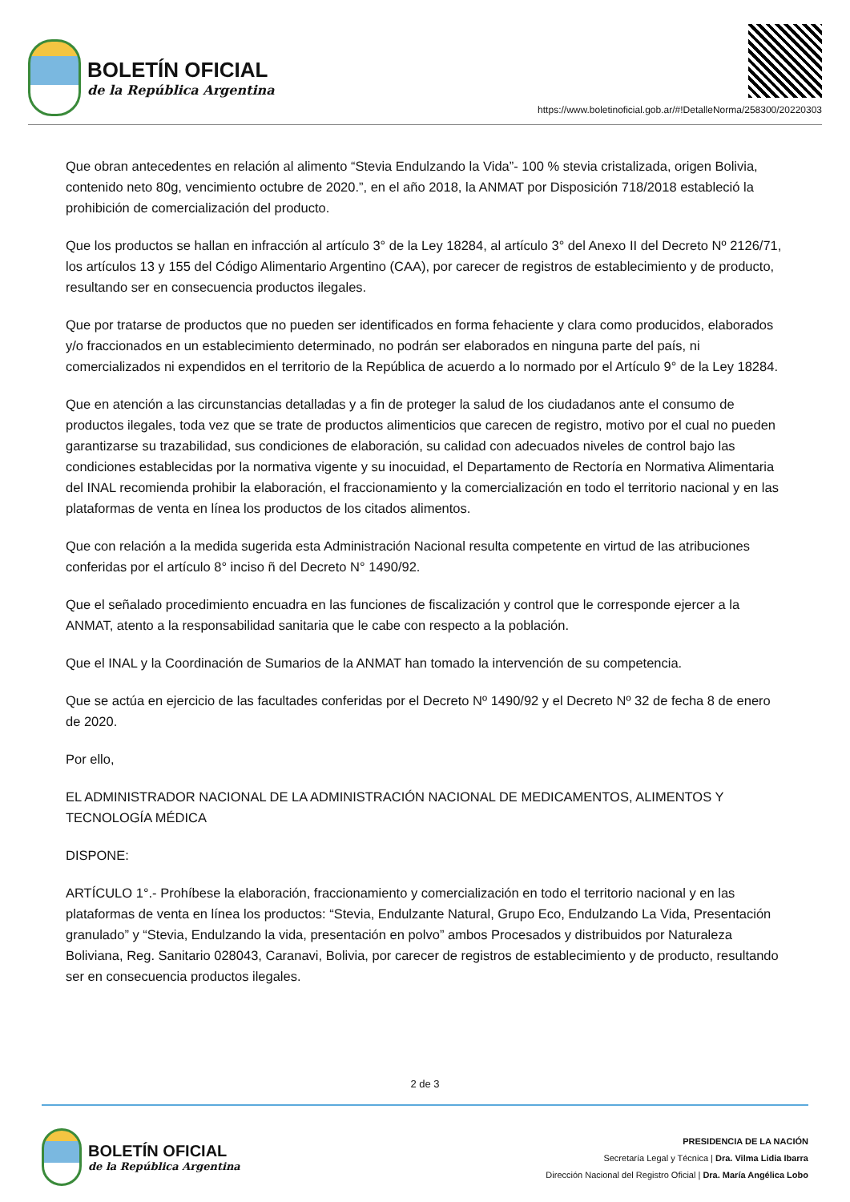BOLETÍN OFICIAL
de la República Argentina
https://www.boletinoficial.gob.ar/#!DetalleNorma/258300/20220303
Que obran antecedentes en relación al alimento “Stevia Endulzando la Vida”- 100 % stevia cristalizada, origen Bolivia, contenido neto 80g, vencimiento octubre de 2020.”, en el año 2018, la ANMAT por Disposición 718/2018 estableció la prohibición de comercialización del producto.
Que los productos se hallan en infracción al artículo 3° de la Ley 18284, al artículo 3° del Anexo II del Decreto Nº 2126/71, los artículos 13 y 155 del Código Alimentario Argentino (CAA), por carecer de registros de establecimiento y de producto, resultando ser en consecuencia productos ilegales.
Que por tratarse de productos que no pueden ser identificados en forma fehaciente y clara como producidos, elaborados y/o fraccionados en un establecimiento determinado, no podrán ser elaborados en ninguna parte del país, ni comercializados ni expendidos en el territorio de la República de acuerdo a lo normado por el Artículo 9° de la Ley 18284.
Que en atención a las circunstancias detalladas y a fin de proteger la salud de los ciudadanos ante el consumo de productos ilegales, toda vez que se trate de productos alimenticios que carecen de registro, motivo por el cual no pueden garantizarse su trazabilidad, sus condiciones de elaboración, su calidad con adecuados niveles de control bajo las condiciones establecidas por la normativa vigente y su inocuidad, el Departamento de Rectoría en Normativa Alimentaria del INAL recomienda prohibir la elaboración, el fraccionamiento y la comercialización en todo el territorio nacional y en las plataformas de venta en línea los productos de los citados alimentos.
Que con relación a la medida sugerida esta Administración Nacional resulta competente en virtud de las atribuciones conferidas por el artículo 8° inciso ñ del Decreto N° 1490/92.
Que el señalado procedimiento encuadra en las funciones de fiscalización y control que le corresponde ejercer a la ANMAT, atento a la responsabilidad sanitaria que le cabe con respecto a la población.
Que el INAL y la Coordinación de Sumarios de la ANMAT han tomado la intervención de su competencia.
Que se actúa en ejercicio de las facultades conferidas por el Decreto Nº 1490/92 y el Decreto Nº 32 de fecha 8 de enero de 2020.
Por ello,
EL ADMINISTRADOR NACIONAL DE LA ADMINISTRACIÓN NACIONAL DE MEDICAMENTOS, ALIMENTOS Y TECNOLOGÍA MÉDICA
DISPONE:
ARTÍCULO 1°.- Prohíbese la elaboración, fraccionamiento y comercialización en todo el territorio nacional y en las plataformas de venta en línea los productos: “Stevia, Endulzante Natural, Grupo Eco, Endulzando La Vida, Presentación granulado” y “Stevia, Endulzando la vida, presentación en polvo” ambos Procesados y distribuidos por Naturaleza Boliviana, Reg. Sanitario 028043, Caranavi, Bolivia, por carecer de registros de establecimiento y de producto, resultando ser en consecuencia productos ilegales.
2 de 3
BOLETÍN OFICIAL
de la República Argentina
PRESIDENCIA DE LA NACIÓN
Secretaría Legal y Técnica | Dra. Vilma Lidia Ibarra
Dirección Nacional del Registro Oficial | Dra. María Angélica Lobo